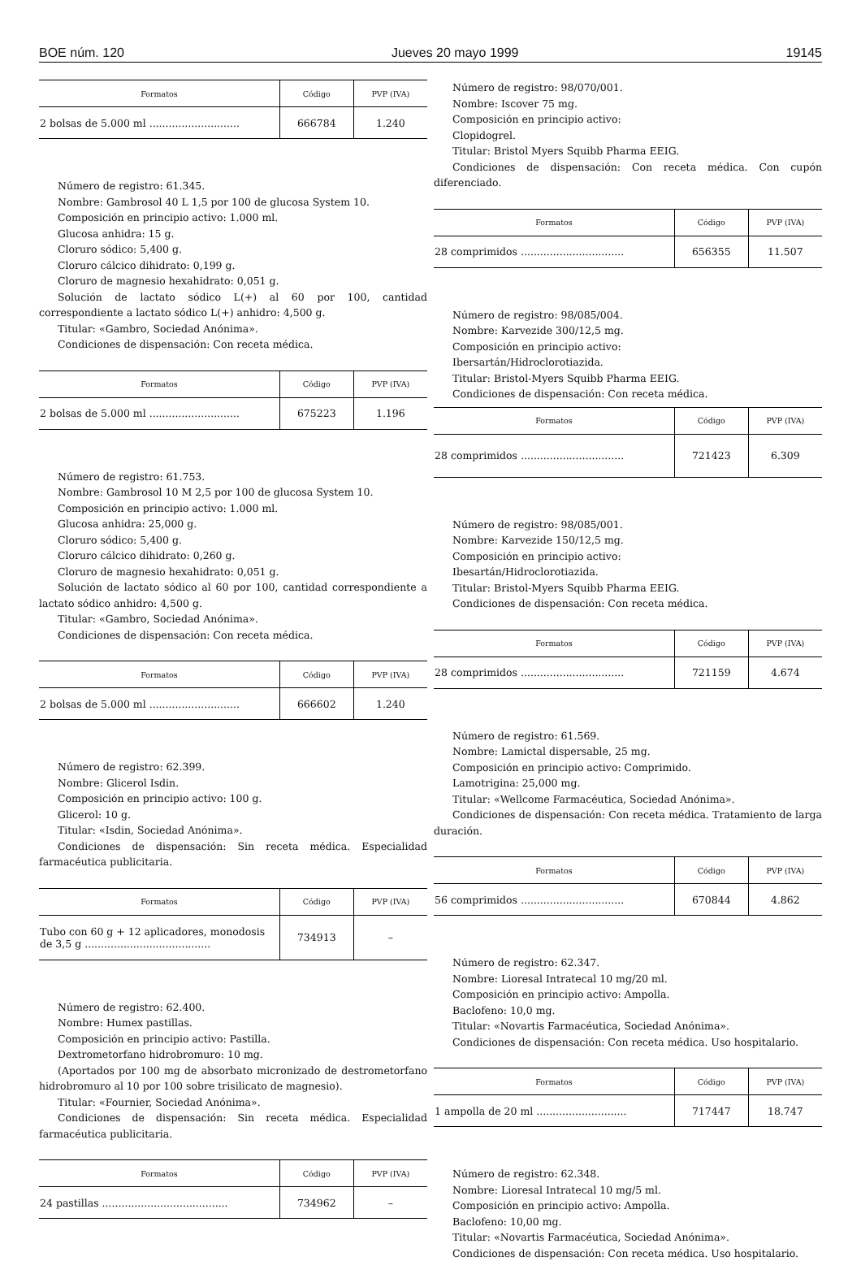BOE núm. 120 Jueves 20 mayo 1999 19145
| Formatos | Código | PVP (IVA) |
| --- | --- | --- |
| 2 bolsas de 5.000 ml ............................ | 666784 | 1.240 |
Número de registro: 61.345.
Nombre: Gambrosol 40 L 1,5 por 100 de glucosa System 10.
Composición en principio activo: 1.000 ml.
Glucosa anhidra: 15 g.
Cloruro sódico: 5,400 g.
Cloruro cálcico dihidrato: 0,199 g.
Cloruro de magnesio hexahidrato: 0,051 g.
Solución de lactato sódico L(+) al 60 por 100, cantidad correspondiente a lactato sódico L(+) anhidro: 4,500 g.
Titular: «Gambro, Sociedad Anónima».
Condiciones de dispensación: Con receta médica.
| Formatos | Código | PVP (IVA) |
| --- | --- | --- |
| 2 bolsas de 5.000 ml ............................ | 675223 | 1.196 |
Número de registro: 61.753.
Nombre: Gambrosol 10 M 2,5 por 100 de glucosa System 10.
Composición en principio activo: 1.000 ml.
Glucosa anhidra: 25,000 g.
Cloruro sódico: 5,400 g.
Cloruro cálcico dihidrato: 0,260 g.
Cloruro de magnesio hexahidrato: 0,051 g.
Solución de lactato sódico al 60 por 100, cantidad correspondiente a lactato sódico anhidro: 4,500 g.
Titular: «Gambro, Sociedad Anónima».
Condiciones de dispensación: Con receta médica.
| Formatos | Código | PVP (IVA) |
| --- | --- | --- |
| 2 bolsas de 5.000 ml ............................ | 666602 | 1.240 |
Número de registro: 62.399.
Nombre: Glicerol Isdin.
Composición en principio activo: 100 g.
Glicerol: 10 g.
Titular: «Isdin, Sociedad Anónima».
Condiciones de dispensación: Sin receta médica. Especialidad farmacéutica publicitaria.
| Formatos | Código | PVP (IVA) |
| --- | --- | --- |
| Tubo con 60 g + 12 aplicadores, monodosis de 3,5 g ....................................... | 734913 | – |
Número de registro: 62.400.
Nombre: Humex pastillas.
Composición en principio activo: Pastilla.
Dextrometorfano hidrobromuro: 10 mg.
(Aportados por 100 mg de absorbato micronizado de destrometorfano hidrobromuro al 10 por 100 sobre trisilicato de magnesio).
Titular: «Fournier, Sociedad Anónima».
Condiciones de dispensación: Sin receta médica. Especialidad farmacéutica publicitaria.
| Formatos | Código | PVP (IVA) |
| --- | --- | --- |
| 24 pastillas ....................................... | 734962 | – |
Número de registro: 98/070/001.
Nombre: Iscover 75 mg.
Composición en principio activo:
Clopidogrel.
Titular: Bristol Myers Squibb Pharma EEIG.
Condiciones de dispensación: Con receta médica. Con cupón diferenciado.
| Formatos | Código | PVP (IVA) |
| --- | --- | --- |
| 28 comprimidos ................................ | 656355 | 11.507 |
Número de registro: 98/085/004.
Nombre: Karvezide 300/12,5 mg.
Composición en principio activo:
Ibersartán/Hidroclorotiazida.
Titular: Bristol-Myers Squibb Pharma EEIG.
Condiciones de dispensación: Con receta médica.
| Formatos | Código | PVP (IVA) |
| --- | --- | --- |
| 28 comprimidos ................................ | 721423 | 6.309 |
Número de registro: 98/085/001.
Nombre: Karvezide 150/12,5 mg.
Composición en principio activo:
Ibesartán/Hidroclorotiazida.
Titular: Bristol-Myers Squibb Pharma EEIG.
Condiciones de dispensación: Con receta médica.
| Formatos | Código | PVP (IVA) |
| --- | --- | --- |
| 28 comprimidos ................................ | 721159 | 4.674 |
Número de registro: 61.569.
Nombre: Lamictal dispersable, 25 mg.
Composición en principio activo: Comprimido.
Lamotrigina: 25,000 mg.
Titular: «Wellcome Farmacéutica, Sociedad Anónima».
Condiciones de dispensación: Con receta médica. Tratamiento de larga duración.
| Formatos | Código | PVP (IVA) |
| --- | --- | --- |
| 56 comprimidos ................................ | 670844 | 4.862 |
Número de registro: 62.347.
Nombre: Lioresal Intratecal 10 mg/20 ml.
Composición en principio activo: Ampolla.
Baclofeno: 10,0 mg.
Titular: «Novartis Farmacéutica, Sociedad Anónima».
Condiciones de dispensación: Con receta médica. Uso hospitalario.
| Formatos | Código | PVP (IVA) |
| --- | --- | --- |
| 1 ampolla de 20 ml ............................ | 717447 | 18.747 |
Número de registro: 62.348.
Nombre: Lioresal Intratecal 10 mg/5 ml.
Composición en principio activo: Ampolla.
Baclofeno: 10,00 mg.
Titular: «Novartis Farmacéutica, Sociedad Anónima».
Condiciones de dispensación: Con receta médica. Uso hospitalario.